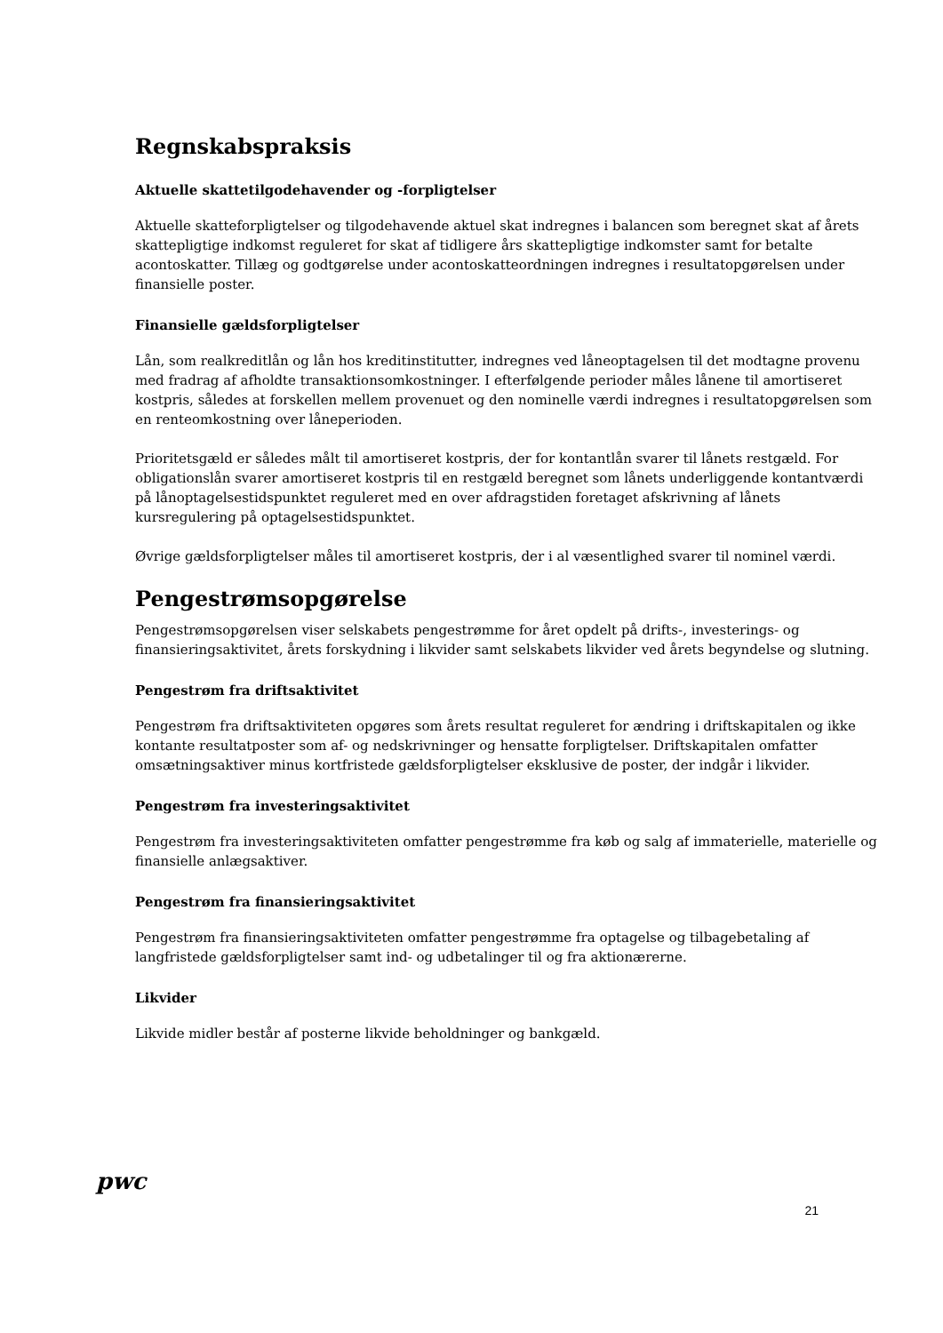Regnskabspraksis
Aktuelle skattetilgodehavender og -forpligtelser
Aktuelle skatteforpligtelser og tilgodehavende aktuel skat indregnes i balancen som beregnet skat af årets skattepligtige indkomst reguleret for skat af tidligere års skattepligtige indkomster samt for betalte acontoskatter. Tillæg og godtgørelse under acontoskatteordningen indregnes i resultatopgørelsen under finansielle poster.
Finansielle gældsforpligtelser
Lån, som realkreditlån og lån hos kreditinstitutter, indregnes ved låneoptagelsen til det modtagne provenu med fradrag af afholdte transaktionsomkostninger. I efterfølgende perioder måles lånene til amortiseret kostpris, således at forskellen mellem provenuet og den nominelle værdi indregnes i resultatopgørelsen som en renteomkostning over låneperioden.
Prioritetsgæld er således målt til amortiseret kostpris, der for kontantlån svarer til lånets restgæld. For obligationslån svarer amortiseret kostpris til en restgæld beregnet som lånets underliggende kontantværdi på lånoptagelsestidspunktet reguleret med en over afdragstiden foretaget afskrivning af lånets kursregulering på optagelsestidspunktet.
Øvrige gældsforpligtelser måles til amortiseret kostpris, der i al væsentlighed svarer til nominel værdi.
Pengestrømsopgørelse
Pengestrømsopgørelsen viser selskabets pengestrømme for året opdelt på drifts-, investerings- og finansieringsaktivitet, årets forskydning i likvider samt selskabets likvider ved årets begyndelse og slutning.
Pengestrøm fra driftsaktivitet
Pengestrøm fra driftsaktiviteten opgøres som årets resultat reguleret for ændring i driftskapitalen og ikke kontante resultatposter som af- og nedskrivninger og hensatte forpligtelser. Driftskapitalen omfatter omsætningsaktiver minus kortfristede gældsforpligtelser eksklusive de poster, der indgår i likvider.
Pengestrøm fra investeringsaktivitet
Pengestrøm fra investeringsaktiviteten omfatter pengestrømme fra køb og salg af immaterielle, materielle og finansielle anlægsaktiver.
Pengestrøm fra finansieringsaktivitet
Pengestrøm fra finansieringsaktiviteten omfatter pengestrømme fra optagelse og tilbagebetaling af langfristede gældsforpligtelser samt ind- og udbetalinger til og fra aktionærerne.
Likvider
Likvide midler består af posterne likvide beholdninger og bankgæld.
pwc
21